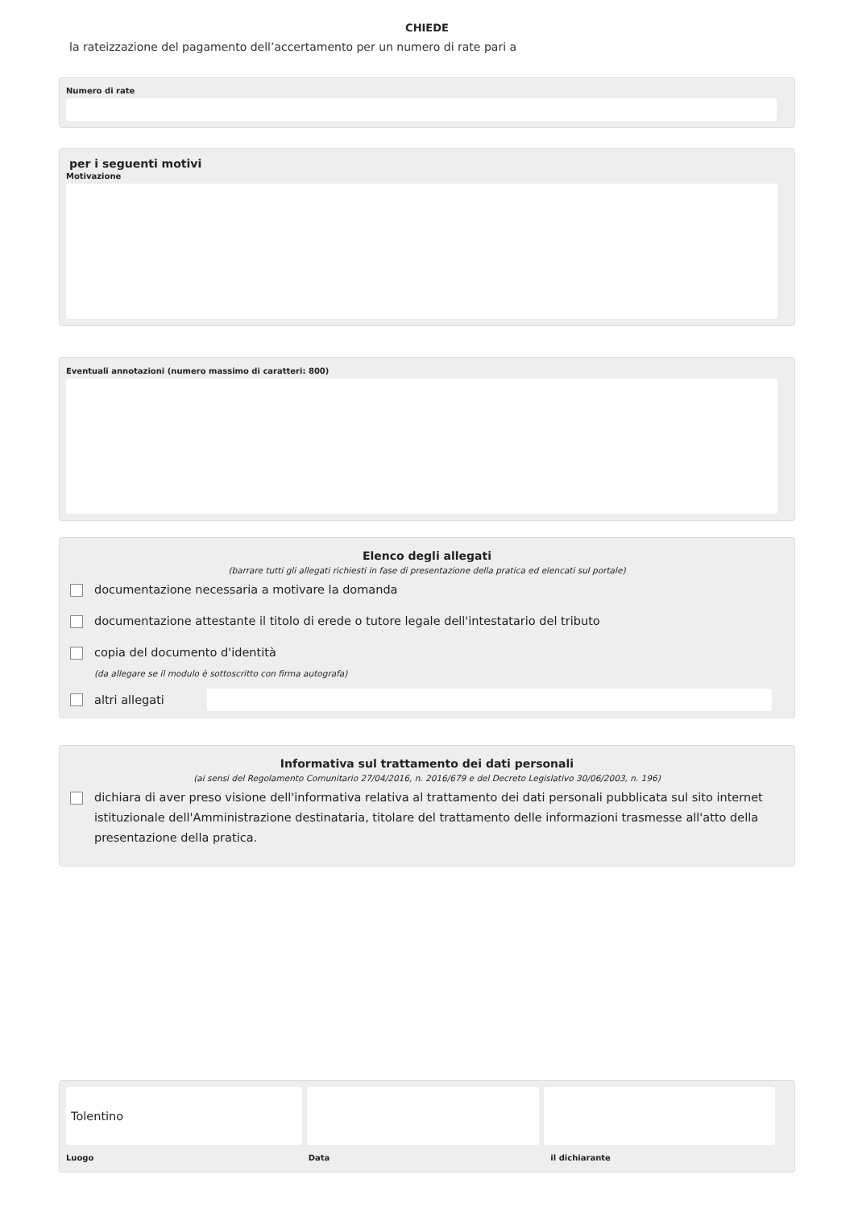CHIEDE
la rateizzazione del pagamento dell’accertamento per un numero di rate pari a
Numero di rate
per i seguenti motivi
Motivazione
Eventuali annotazioni (numero massimo di caratteri: 800)
Elenco degli allegati
(barrare tutti gli allegati richiesti in fase di presentazione della pratica ed elencati sul portale)
documentazione necessaria a motivare la domanda
documentazione attestante il titolo di erede o tutore legale dell'intestatario del tributo
copia del documento d'identità
(da allegare se il modulo è sottoscritto con firma autografa)
altri allegati
Informativa sul trattamento dei dati personali
(ai sensi del Regolamento Comunitario 27/04/2016, n. 2016/679 e del Decreto Legislativo 30/06/2003, n. 196)
dichiara di aver preso visione dell'informativa relativa al trattamento dei dati personali pubblicata sul sito internet istituzionale dell'Amministrazione destinataria, titolare del trattamento delle informazioni trasmesse all'atto della presentazione della pratica.
Tolentino
Luogo Data il dichiarante